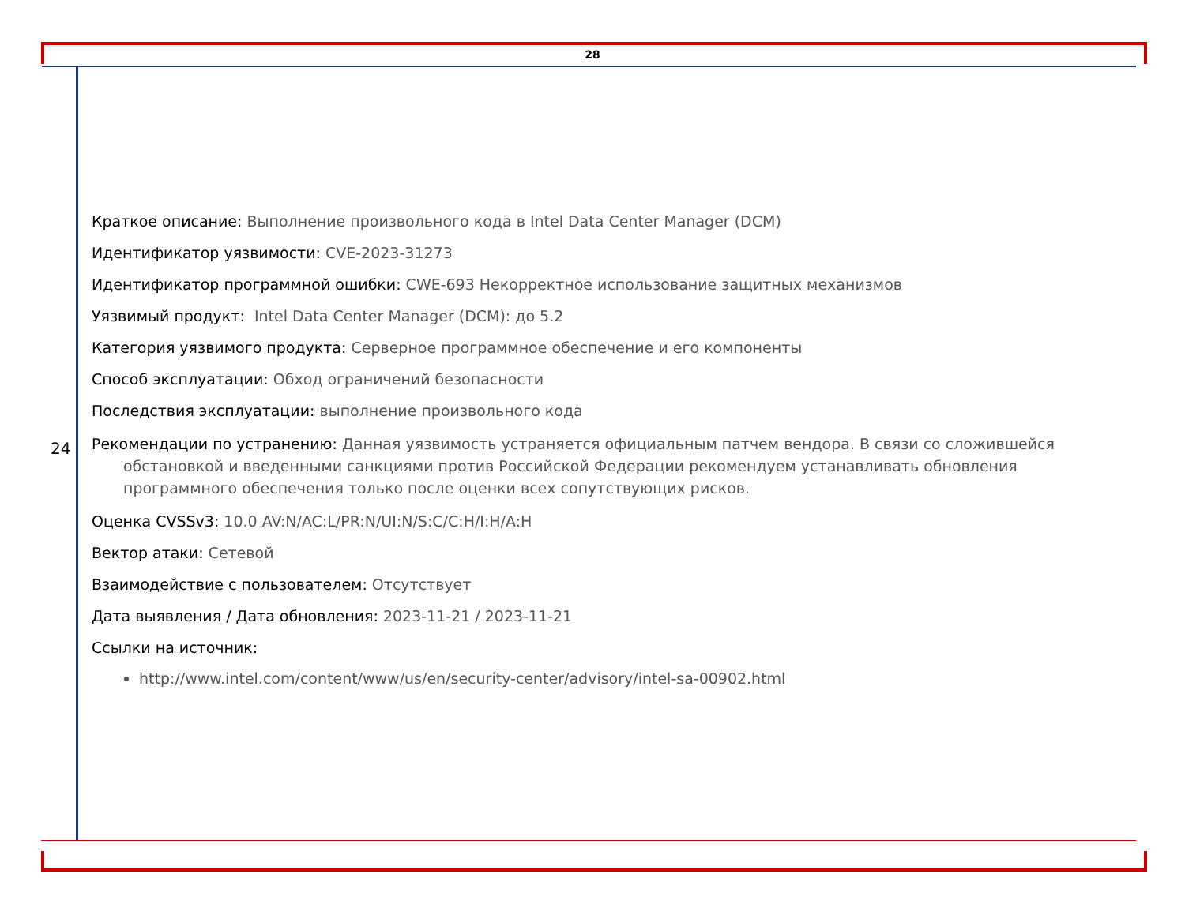28
24
Краткое описание: Выполнение произвольного кода в Intel Data Center Manager (DCM)
Идентификатор уязвимости: CVE-2023-31273
Идентификатор программной ошибки: CWE-693 Некорректное использование защитных механизмов
Уязвимый продукт: Intel Data Center Manager (DCM): до 5.2
Категория уязвимого продукта: Серверное программное обеспечение и его компоненты
Способ эксплуатации: Обход ограничений безопасности
Последствия эксплуатации: выполнение произвольного кода
Рекомендации по устранению: Данная уязвимость устраняется официальным патчем вендора. В связи со сложившейся обстановкой и введенными санкциями против Российской Федерации рекомендуем устанавливать обновления программного обеспечения только после оценки всех сопутствующих рисков.
Оценка CVSSv3: 10.0 AV:N/AC:L/PR:N/UI:N/S:C/C:H/I:H/A:H
Вектор атаки: Сетевой
Взаимодействие с пользователем: Отсутствует
Дата выявления / Дата обновления: 2023-11-21 / 2023-11-21
Ссылки на источник:
http://www.intel.com/content/www/us/en/security-center/advisory/intel-sa-00902.html